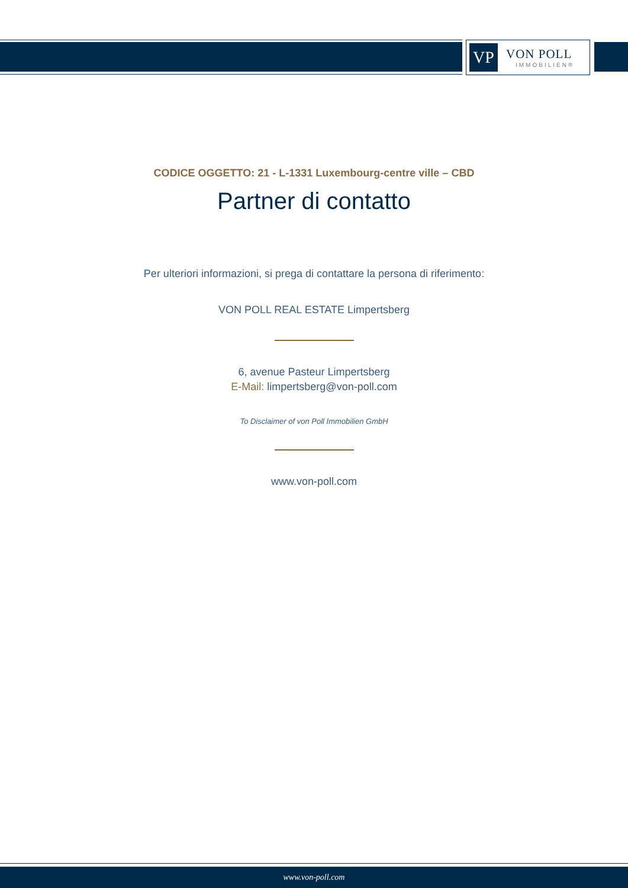VP
VON POLL
IMMOBILIEN®
CODICE OGGETTO: 21 - L-1331 Luxembourg-centre ville – CBD
Partner di contatto
Per ulteriori informazioni, si prega di contattare la persona di riferimento:
VON POLL REAL ESTATE Limpertsberg
6, avenue Pasteur Limpertsberg
E-Mail: limpertsberg@von-poll.com
To Disclaimer of von Poll Immobilien GmbH
www.von-poll.com
www.von-poll.com